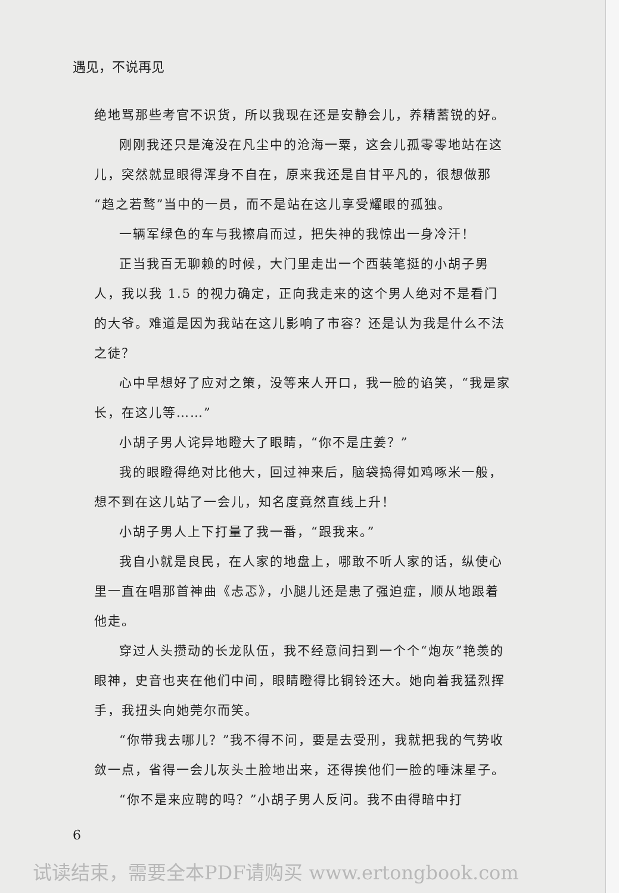遇见，不说再见
绝地骂那些考官不识货，所以我现在还是安静会儿，养精蓄锐的好。
刚刚我还只是淹没在凡尘中的沧海一粟，这会儿孤零零地站在这儿，突然就显眼得浑身不自在，原来我还是自甘平凡的，很想做那“趋之若鹜”当中的一员，而不是站在这儿享受耀眼的孤独。
一辆军绿色的车与我擦肩而过，把失神的我惊出一身冷汗！
正当我百无聊赖的时候，大门里走出一个西装笔挺的小胡子男人，我以我 1.5 的视力确定，正向我走来的这个男人绝对不是看门的大爷。难道是因为我站在这儿影响了市容？还是认为我是什么不法之徒？
心中早想好了应对之策，没等来人开口，我一脸的谄笑，“我是家长，在这儿等……”
小胡子男人诧异地瞪大了眼睛，“你不是庄姜？”
我的眼瞪得绝对比他大，回过神来后，脑袋捣得如鸡啄米一般，想不到在这儿站了一会儿，知名度竟然直线上升！
小胡子男人上下打量了我一番，“跟我来。”
我自小就是良民，在人家的地盘上，哪敢不听人家的话，纵使心里一直在唱那首神曲《忐忑》，小腿儿还是患了强迫症，顺从地跟着他走。
穿过人头攒动的长龙队伍，我不经意间扫到一个个“炮灰”艳羡的眼神，史音也夹在他们中间，眼睛瞪得比铜铃还大。她向着我猛烈挥手，我扭头向她莞尔而笑。
“你带我去哪儿？”我不得不问，要是去受刑，我就把我的气势收敛一点，省得一会儿灰头土脸地出来，还得挨他们一脸的唾沫星子。
“你不是来应聘的吗？”小胡子男人反问。我不由得暗中打
6
试读结束，需要全本PDF请购买 www.ertongbook.com